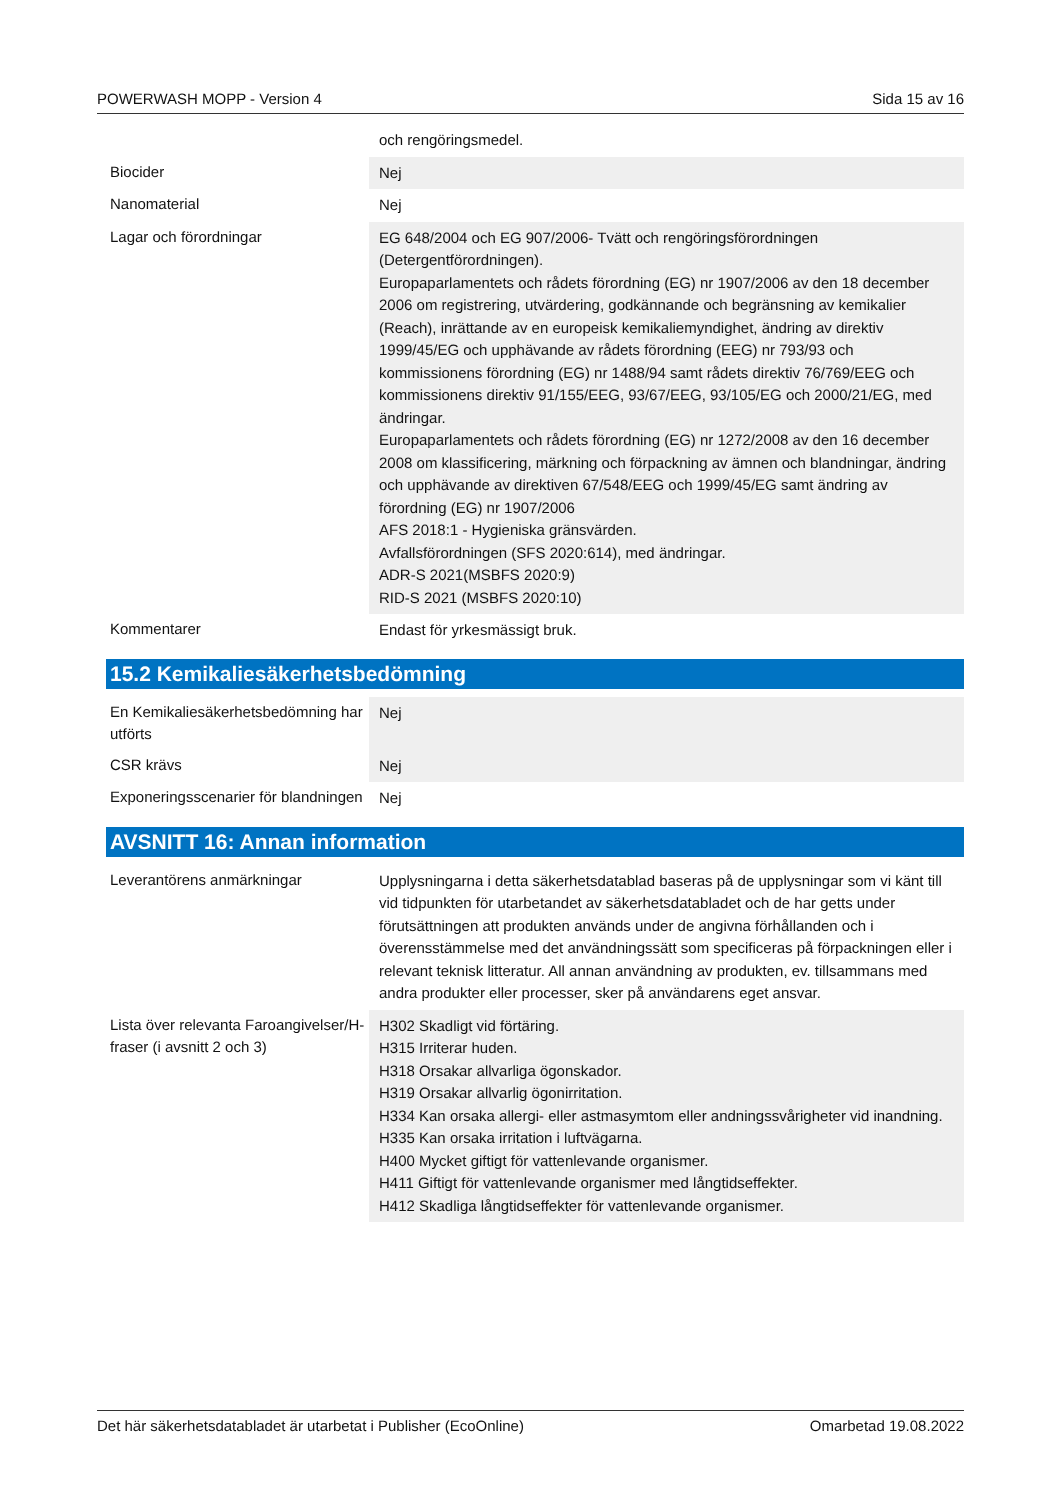POWERWASH MOPP - Version 4 Sida 15 av 16
| | och rengöringsmedel. |
| Biocider | Nej |
| Nanomaterial | Nej |
| Lagar och förordningar | EG 648/2004 och EG 907/2006- Tvätt och rengöringsförordningen (Detergentförordningen). Europaparlamentets och rådets förordning (EG) nr 1907/2006 av den 18 december 2006 om registrering, utvärdering, godkännande och begränsning av kemikalier (Reach), inrättande av en europeisk kemikaliemyndighet, ändring av direktiv 1999/45/EG och upphävande av rådets förordning (EEG) nr 793/93 och kommissionens förordning (EG) nr 1488/94 samt rådets direktiv 76/769/EEG och kommissionens direktiv 91/155/EEG, 93/67/EEG, 93/105/EG och 2000/21/EG, med ändringar. Europaparlamentets och rådets förordning (EG) nr 1272/2008 av den 16 december 2008 om klassificering, märkning och förpackning av ämnen och blandningar, ändring och upphävande av direktiven 67/548/EEG och 1999/45/EG samt ändring av förordning (EG) nr 1907/2006 AFS 2018:1 - Hygieniska gränsvärden. Avfallsförordningen (SFS 2020:614), med ändringar. ADR-S 2021(MSBFS 2020:9) RID-S 2021 (MSBFS 2020:10) |
| Kommentarer | Endast för yrkesmässigt bruk. |
15.2 Kemikaliesäkerhetsbedömning
| En Kemikaliesäkerhetsbedömning har utförts | Nej |
| CSR krävs | Nej |
| Exponeringsscenarier för blandningen | Nej |
AVSNITT 16: Annan information
| Leverantörens anmärkningar | Upplysningarna i detta säkerhetsdatablad baseras på de upplysningar som vi känt till vid tidpunkten för utarbetandet av säkerhetsdatabladet och de har getts under förutsättningen att produkten används under de angivna förhållanden och i överensstämmelse med det användningssätt som specificeras på förpackningen eller i relevant teknisk litteratur. All annan användning av produkten, ev. tillsammans med andra produkter eller processer, sker på användarens eget ansvar. |
| Lista över relevanta Faroangivelser/H-fraser (i avsnitt 2 och 3) | H302 Skadligt vid förtäring. H315 Irriterar huden. H318 Orsakar allvarliga ögonskador. H319 Orsakar allvarlig ögonirritation. H334 Kan orsaka allergi- eller astmasymtom eller andningssvårigheter vid inandning. H335 Kan orsaka irritation i luftvägarna. H400 Mycket giftigt för vattenlevande organismer. H411 Giftigt för vattenlevande organismer med långtidseffekter. H412 Skadliga långtidseffekter för vattenlevande organismer. |
Det här säkerhetsdatabladet är utarbetat i Publisher (EcoOnline) Omarbetad 19.08.2022